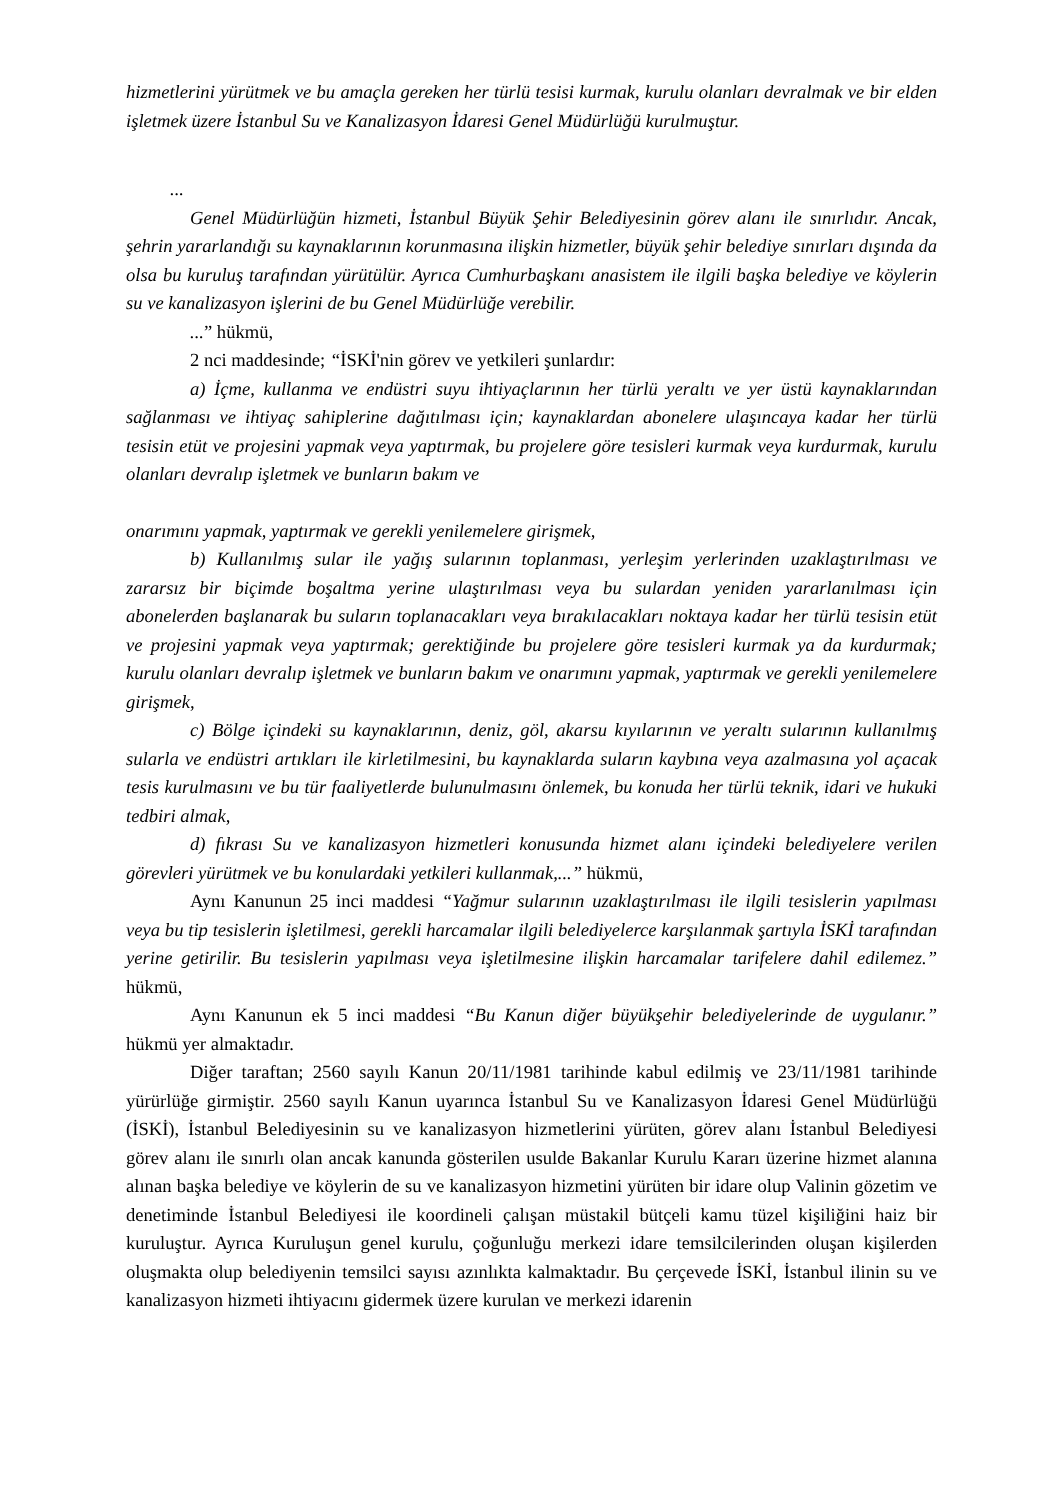hizmetlerini yürütmek ve bu amaçla gereken her türlü tesisi kurmak, kurulu olanları devralmak ve bir elden işletmek üzere İstanbul Su ve Kanalizasyon İdaresi Genel Müdürlüğü kurulmuştur.
...
Genel Müdürlüğün hizmeti, İstanbul Büyük Şehir Belediyesinin görev alanı ile sınırlıdır. Ancak, şehrin yararlandığı su kaynaklarının korunmasına ilişkin hizmetler, büyük şehir belediye sınırları dışında da olsa bu kuruluş tarafından yürütülür. Ayrıca Cumhurbaşkanı anasistem ile ilgili başka belediye ve köylerin su ve kanalizasyon işlerini de bu Genel Müdürlüğe verebilir.
...” hükmü,
2 nci maddesinde; “İSKİ'nin görev ve yetkileri şunlardır:
a) İçme, kullanma ve endüstri suyu ihtiyaçlarının her türlü yeraltı ve yer üstü kaynaklarından sağlanması ve ihtiyaç sahiplerine dağıtılması için; kaynaklardan abonelere ulaşıncaya kadar her türlü tesisin etüt ve projesini yapmak veya yaptırmak, bu projelere göre tesisleri kurmak veya kurdurmak, kurulu olanları devralıp işletmek ve bunların bakım ve
onarımını yapmak, yaptırmak ve gerekli yenilemelere girişmek,
b) Kullanılmış sular ile yağış sularının toplanması, yerleşim yerlerinden uzaklaştırılması ve zararsız bir biçimde boşaltma yerine ulaştırılması veya bu sulardan yeniden yararlanılması için abonelerden başlanarak bu suların toplanacakları veya bırakılacakları noktaya kadar her türlü tesisin etüt ve projesini yapmak veya yaptırmak; gerektiğinde bu projelere göre tesisleri kurmak ya da kurdurmak; kurulu olanları devralıp işletmek ve bunların bakım ve onarımını yapmak, yaptırmak ve gerekli yenilemelere girişmek,
c) Bölge içindeki su kaynaklarının, deniz, göl, akarsu kıyılarının ve yeraltı sularının kullanılmış sularla ve endüstri artıkları ile kirletilmesini, bu kaynaklarda suların kaybına veya azalmasına yol açacak tesis kurulmasını ve bu tür faaliyetlerde bulunulmasını önlemek, bu konuda her türlü teknik, idari ve hukuki tedbiri almak,
d) fıkrası Su ve kanalizasyon hizmetleri konusunda hizmet alanı içindeki belediyelere verilen görevleri yürütmek ve bu konulardaki yetkileri kullanmak,...” hükmü,
Aynı Kanunun 25 inci maddesi “Yağmur sularının uzaklaştırılması ile ilgili tesislerin yapılması veya bu tip tesislerin işletilmesi, gerekli harcamalar ilgili belediyelerce karşılanmak şartıyla İSKİ tarafından yerine getirilir. Bu tesislerin yapılması veya işletilmesine ilişkin harcamalar tarifelere dahil edilemez.” hükmü,
Aynı Kanunun ek 5 inci maddesi “Bu Kanun diğer büyükşehir belediyelerinde de uygulanır.” hükmü yer almaktadır.
Diğer taraftan; 2560 sayılı Kanun 20/11/1981 tarihinde kabul edilmiş ve 23/11/1981 tarihinde yürürlüğe girmiştir. 2560 sayılı Kanun uyarınca İstanbul Su ve Kanalizasyon İdaresi Genel Müdürlüğü (İSKİ), İstanbul Belediyesinin su ve kanalizasyon hizmetlerini yürüten, görev alanı İstanbul Belediyesi görev alanı ile sınırlı olan ancak kanunda gösterilen usulde Bakanlar Kurulu Kararı üzerine hizmet alanına alınan başka belediye ve köylerin de su ve kanalizasyon hizmetini yürüten bir idare olup Valinin gözetim ve denetiminde İstanbul Belediyesi ile koordineli çalışan müstakil bütçeli kamu tüzel kişiliğini haiz bir kuruluştur. Ayrıca Kuruluşun genel kurulu, çoğunluğu merkezi idare temsilcilerinden oluşan kişilerden oluşmakta olup belediyenin temsilci sayısı azınlıkta kalmaktadır. Bu çerçevede İSKİ, İstanbul ilinin su ve kanalizasyon hizmeti ihtiyacını gidermek üzere kurulan ve merkezi idarenin